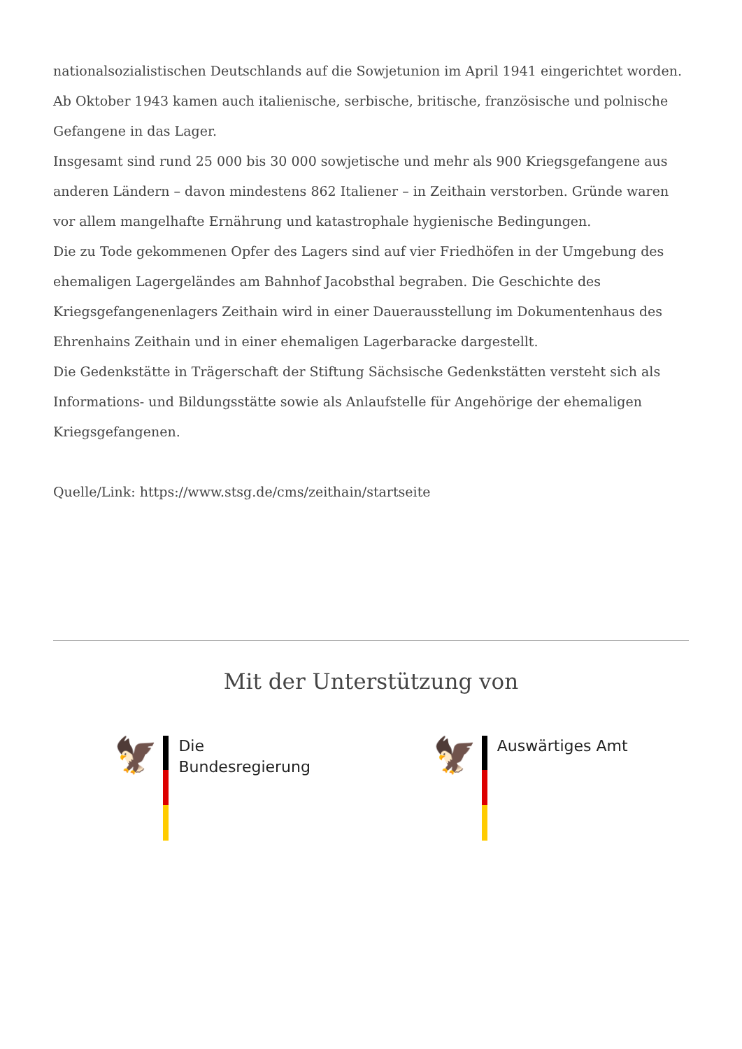nationalsozialistischen Deutschlands auf die Sowjetunion im April 1941 eingerichtet worden. Ab Oktober 1943 kamen auch italienische, serbische, britische, französische und polnische Gefangene in das Lager.
Insgesamt sind rund 25 000 bis 30 000 sowjetische und mehr als 900 Kriegsgefangene aus anderen Ländern – davon mindestens 862 Italiener – in Zeithain verstorben. Gründe waren vor allem mangelhafte Ernährung und katastrophale hygienische Bedingungen.
Die zu Tode gekommenen Opfer des Lagers sind auf vier Friedhöfen in der Umgebung des ehemaligen Lagergeländes am Bahnhof Jacobsthal begraben. Die Geschichte des Kriegsgefangenenlagers Zeithain wird in einer Dauerausstellung im Dokumentenhaus des Ehrenhains Zeithain und in einer ehemaligen Lagerbaracke dargestellt.
Die Gedenkstätte in Trägerschaft der Stiftung Sächsische Gedenkstätten versteht sich als Informations- und Bildungsstätte sowie als Anlaufstelle für Angehörige der ehemaligen Kriegsgefangenen.
Quelle/Link: https://www.stsg.de/cms/zeithain/startseite
Mit der Unterstützung von
🦅
Die
Bundesregierung
🦅
Auswärtiges Amt